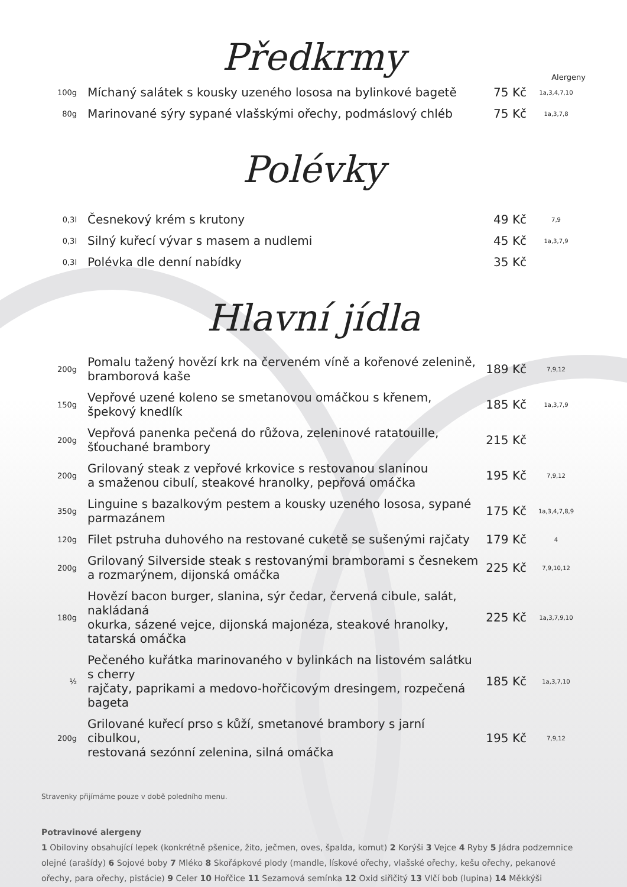Předkrmy
Alergeny
| 100g | Míchaný salátek s kousky uzeného lososa na bylinkové bagetě | 75 Kč | 1a,3,4,7,10 |
| 80g | Marinované sýry sypané vlašskými ořechy, podmáslový chléb | 75 Kč | 1a,3,7,8 |
Polévky
| 0,3l | Česnekový krém s krutony | 49 Kč | 7,9 |
| 0,3l | Silný kuřecí vývar s masem a nudlemi | 45 Kč | 1a,3,7,9 |
| 0,3l | Polévka dle denní nabídky | 35 Kč | |
Hlavní jídla
| 200g | Pomalu tažený hovězí krk na červeném víně a kořenové zelenině, bramborová kaše | 189 Kč | 7,9,12 |
| 150g | Vepřové uzené koleno se smetanovou omáčkou s křenem, špekový knedlík | 185 Kč | 1a,3,7,9 |
| 200g | Vepřová panenka pečená do růžova, zeleninové ratatouille, šťouchané brambory | 215 Kč | |
| 200g | Grilovaný steak z vepřové krkovice s restovanou slaninou a smaženou cibulí, steakové hranolky, pepřová omáčka | 195 Kč | 7,9,12 |
| 350g | Linguine s bazalkovým pestem a kousky uzeného lososa, sypané parmazánem | 175 Kč | 1a,3,4,7,8,9 |
| 120g | Filet pstruha duhového na restované cuketě se sušenými rajčaty | 179 Kč | 4 |
| 200g | Grilovaný Silverside steak s restovanými bramborami s česnekem a rozmarýnem, dijonská omáčka | 225 Kč | 7,9,10,12 |
| 180g | Hovězí bacon burger, slanina, sýr čedar, červená cibule, salát, nakládaná okurka, sázené vejce, dijonská majonéza, steakové hranolky, tatarská omáčka | 225 Kč | 1a,3,7,9,10 |
| ½ | Pečeného kuřátka marinovaného v bylinkách na listovém salátku s cherry rajčaty, paprikami a medovo-hořčicovým dresingem, rozpečená bageta | 185 Kč | 1a,3,7,10 |
| 200g | Grilované kuřecí prso s kůží, smetanové brambory s jarní cibulkou, restovaná sezónní zelenina, silná omáčka | 195 Kč | 7,9,12 |
Stravenky přijímáme pouze v době poledního menu.
Potravinové alergeny
1 Obiloviny obsahující lepek (konkrétně pšenice, žito, ječmen, oves, špalda, komut) 2 Korýši 3 Vejce 4 Ryby 5 Jádra podzemnice olejné (arašídy) 6 Sojové boby 7 Mléko 8 Skořápkové plody (mandle, lískové ořechy, vlašské ořechy, kešu ořechy, pekanové ořechy, para ořechy, pistácie) 9 Celer 10 Hořčice 11 Sezamová semínka 12 Oxid siřičitý 13 Vlčí bob (lupina) 14 Měkkýši